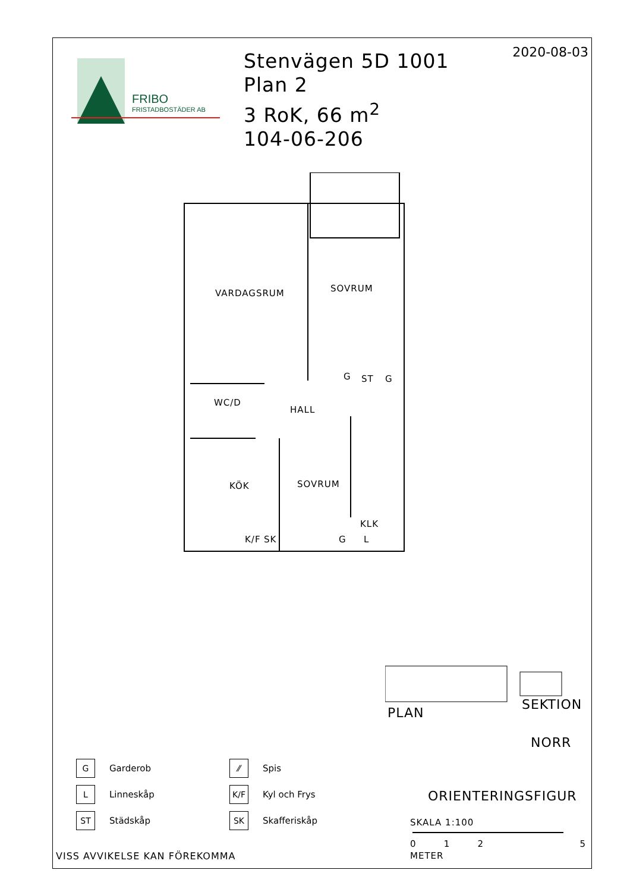FRIBO
FRISTADBOSTÄDER AB
Stenvägen 5D 1001
Plan 2
3 RoK, 66 m<sup>2</sup>
104-06-206
2020-08-03
VARDAGSRUM SOVRUM
G ST G
WC/D
HALL
KÖK SOVRUM
KLK
K/F SK G L
PLAN
SEKTION
NORR
ORIENTERINGSFIGUR
SKALA 1:100
0 1 2 5
METER
G Garderob
L Linneskåp
ST Städskåp
⁄⁄ Spis
K/F Kyl och Frys
SK Skafferiskåp
VISS AVVIKELSE KAN FÖREKOMMA